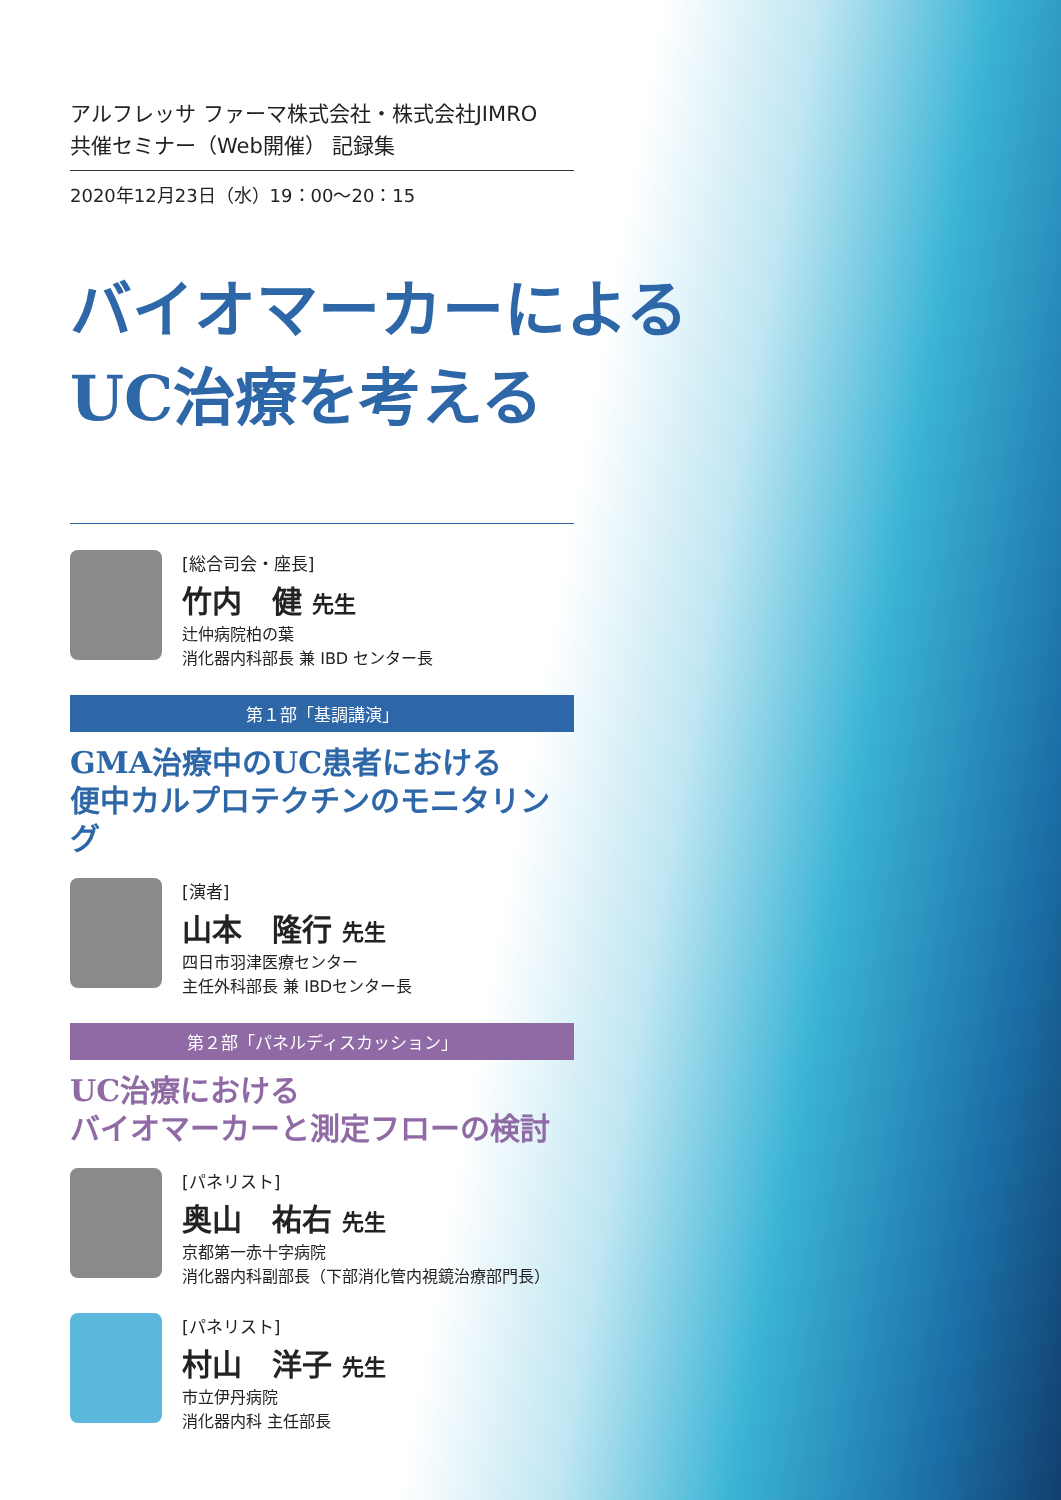アルフレッサ ファーマ株式会社・株式会社JIMRO
共催セミナー（Web開催） 記録集
2020年12月23日（水）19：00～20：15
バイオマーカーによる
UC治療を考える
[総合司会・座長]
竹内　健 先生
辻仲病院柏の葉
消化器内科部長 兼 IBD センター長
第１部「基調講演」
GMA治療中のUC患者における
便中カルプロテクチンのモニタリング
[演者]
山本　隆行 先生
四日市羽津医療センター
主任外科部長 兼 IBDセンター長
第２部「パネルディスカッション」
UC治療における
バイオマーカーと測定フローの検討
[パネリスト]
奥山　祐右 先生
京都第一赤十字病院
消化器内科副部長（下部消化管内視鏡治療部門長）
[パネリスト]
村山　洋子 先生
市立伊丹病院
消化器内科 主任部長